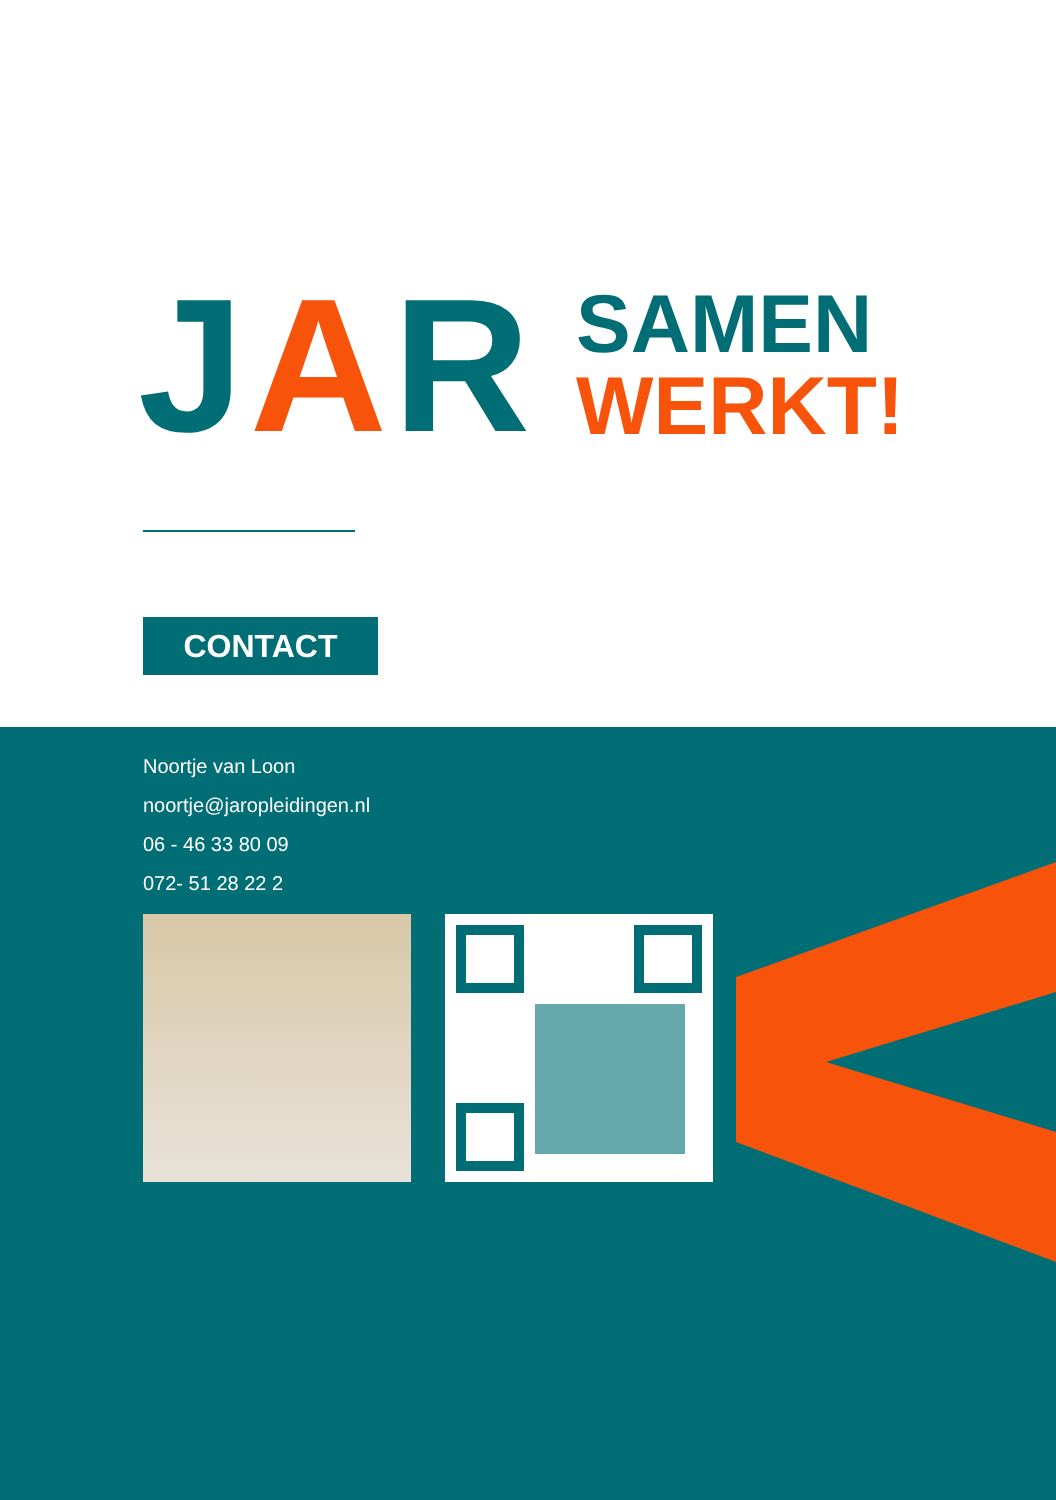JAR
SAMEN
WERKT!
CONTACT
Noortje van Loon
noortje@jaropleidingen.nl
06 - 46 33 80 09
072- 51 28 22 2